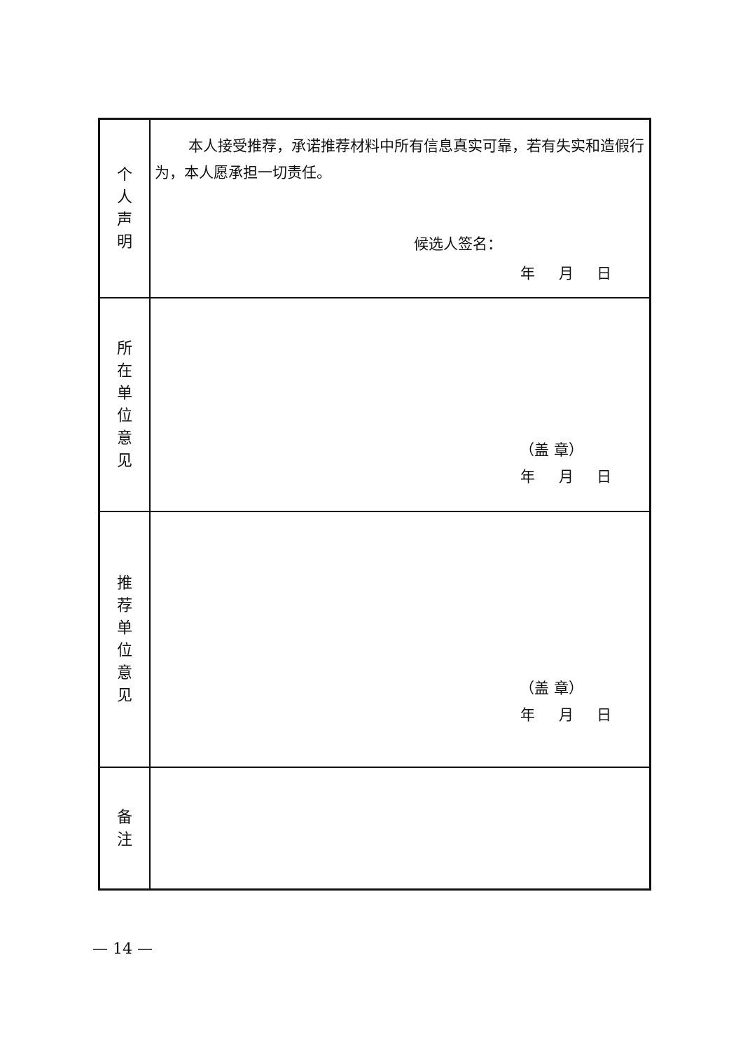| 个 人 声 明 | 本人接受推荐，承诺推荐材料中所有信息真实可靠，若有失实和造假行为，本人愿承担一切责任。 候选人签名： 年 月 日 |
| 所 在 单 位 意 见 | （盖 章） 年 月 日 |
| 推 荐 单 位 意 见 | （盖 章） 年 月 日 |
| 备 注 | |
— 14 —